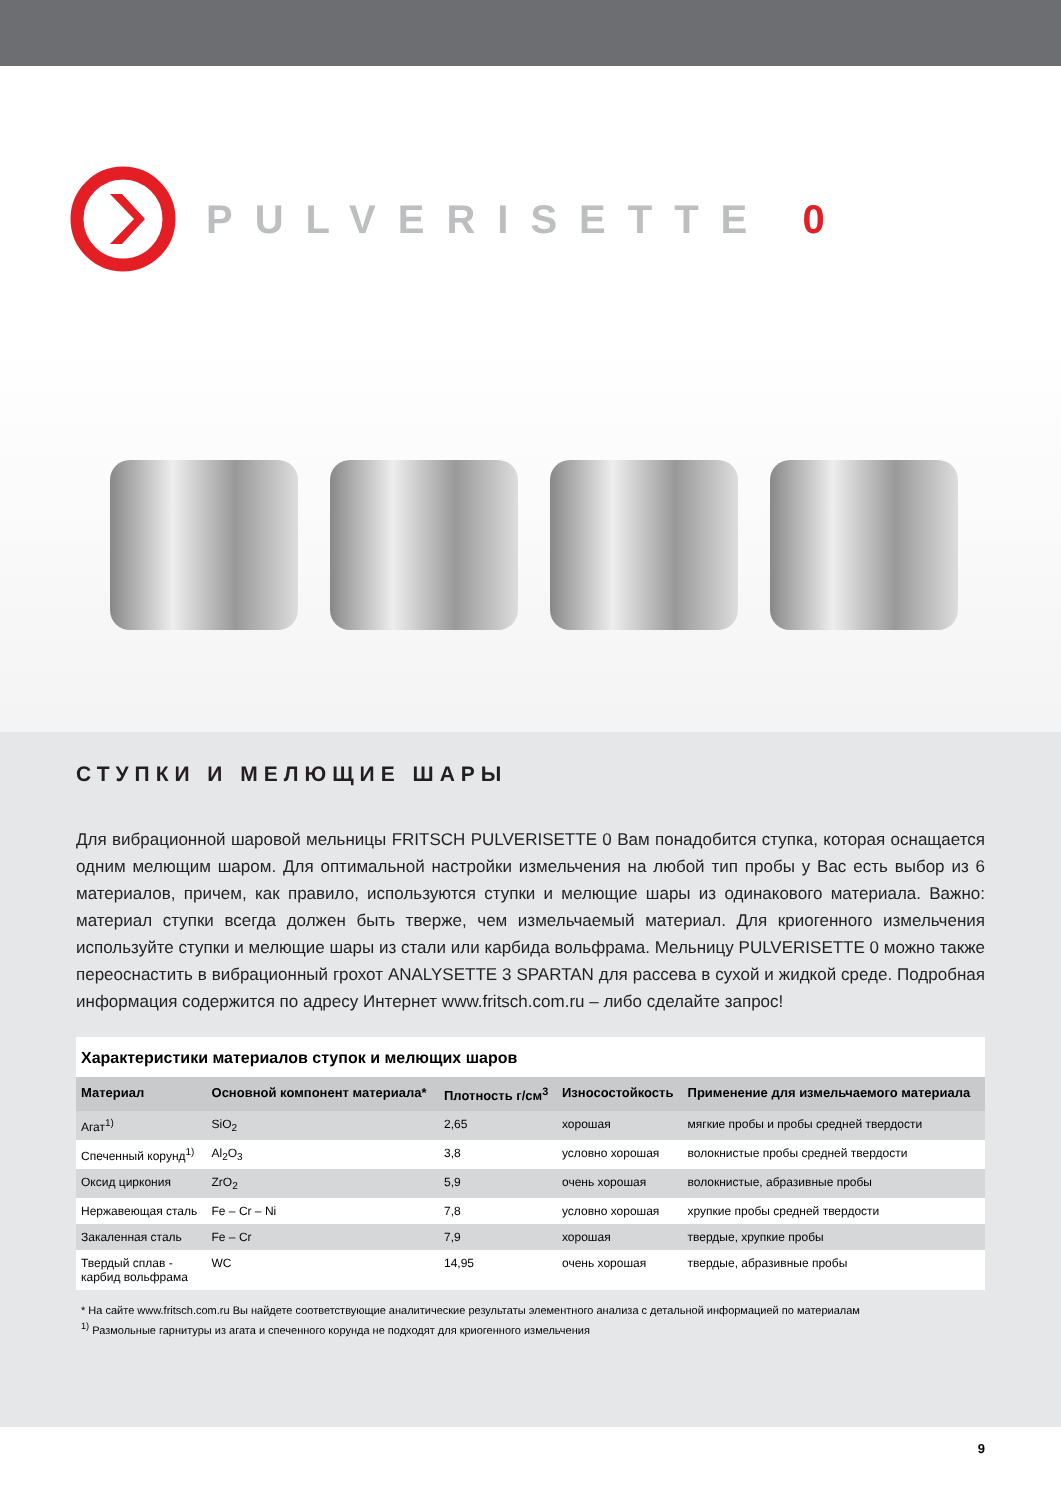PULVERISETTE 0
СТУПКИ И МЕЛЮЩИЕ ШАРЫ
Для вибрационной шаровой мельницы FRITSCH PULVERISETTE 0 Вам понадобится ступка, которая оснащается одним мелющим шаром. Для оптимальной настройки измельчения на любой тип пробы у Вас есть выбор из 6 материалов, причем, как правило, используются ступки и мелющие шары из одинакового материала. Важно: материал ступки всегда должен быть тверже, чем измельчаемый материал. Для криогенного измельчения используйте ступки и мелющие шары из стали или карбида вольфрама. Мельницу PULVERISETTE 0 можно также переоснастить в вибрационный грохот ANALYSETTE 3 SPARTAN для рассева в сухой и жидкой среде. Подробная информация содержится по адресу Интернет www.fritsch.com.ru – либо сделайте запрос!
Характеристики материалов ступок и мелющих шаров
| Материал | Основной компонент материала* | Плотность г/см<sup>3</sup> | Износостойкость | Применение для измельчаемого материала |
| --- | --- | --- | --- | --- |
| Агат<sup>1)</sup> | SiO<sub>2</sub> | 2,65 | хорошая | мягкие пробы и пробы средней твердости |
| Спеченный корунд<sup>1)</sup> | Al<sub>2</sub>O<sub>3</sub> | 3,8 | условно хорошая | волокнистые пробы средней твердости |
| Оксид циркония | ZrO<sub>2</sub> | 5,9 | очень хорошая | волокнистые, абразивные пробы |
| Нержавеющая сталь | Fe – Cr – Ni | 7,8 | условно хорошая | хрупкие пробы средней твердости |
| Закаленная сталь | Fe – Cr | 7,9 | хорошая | твердые, хрупкие пробы |
| Твердый сплав - карбид вольфрама | WC | 14,95 | очень хорошая | твердые, абразивные пробы |
* На сайте www.fritsch.com.ru Вы найдете соответствующие аналитические результаты элементного анализа с детальной информацией по материалам
<sup>1)</sup> Размольные гарнитуры из агата и спеченного корунда не подходят для криогенного измельчения
9